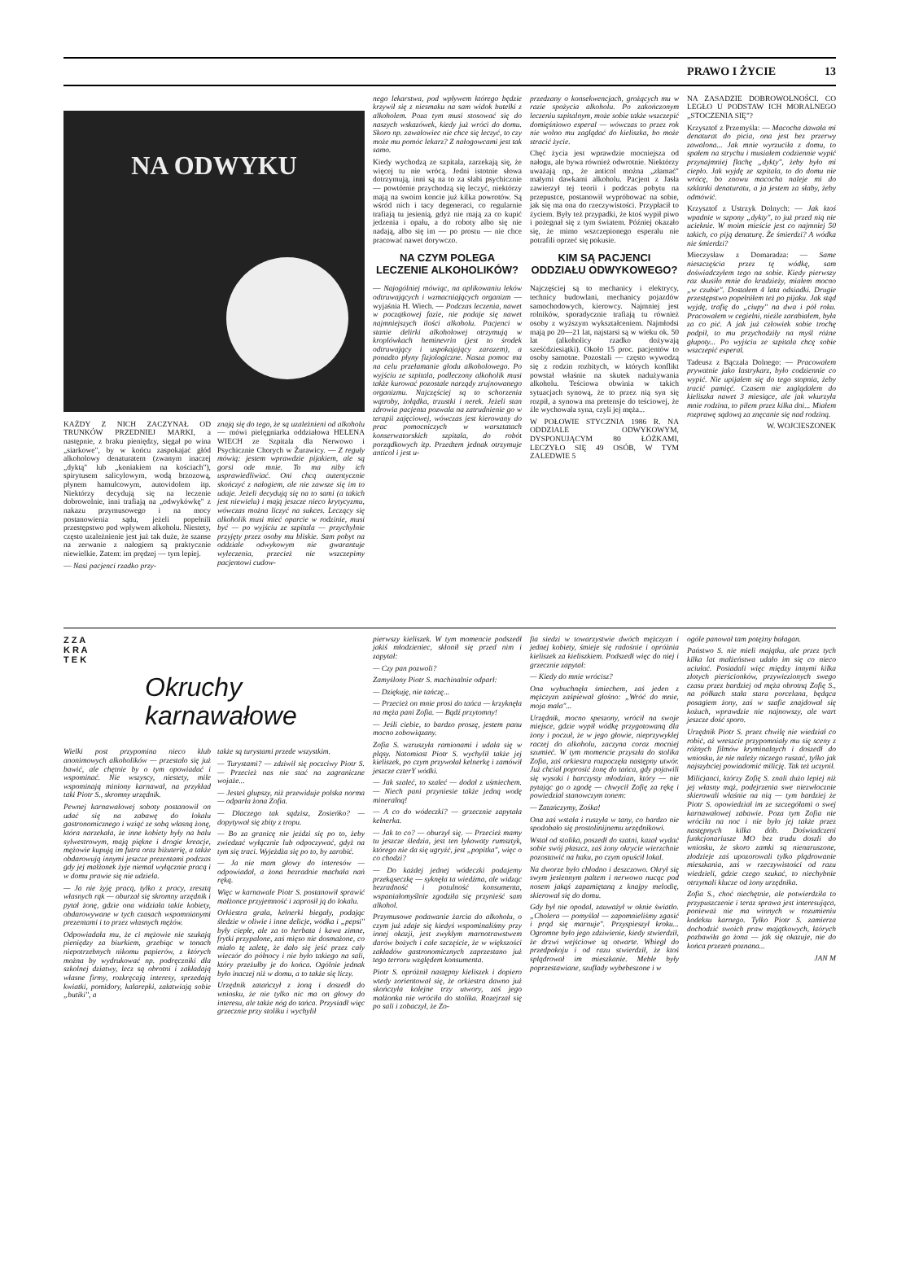PRAWO I ŻYCIE 13
NA ODWYKU
KAŻDY Z NICH ZACZYNAŁ OD TRUNKÓW PRZEDNIEJ MARKI, a następnie, z braku pieniędzy, sięgał po wina „siarkowe", by w końcu zaspokajać głód alkoholowy denaturatem (zwanym inaczej „dyktą" lub „koniakiem na kościach"), spirytusem salicylowym, wodą brzozową, płynem hamulcowym, autovidolem itp. Niektórzy decydują się na leczenie dobrowolnie, inni trafiają na „odwykówkę" z nakazu przymusowego i na mocy postanowienia sądu, jeżeli popełnili przestępstwo pod wpływem alkoholu. Niestety, często uzależnienie jest już tak duże, że szanse na zerwanie z nałogiem są praktycznie niewielkie. Zatem: im prędzej — tym lepiej.
— Nasi pacjenci rzadko przy-
znają się do tego, że są uzależnieni od alkoholu — mówi pielęgniarka oddziałowa HELENA WIECH ze Szpitala dla Nerwowo i Psychicznie Chorych w Żurawicy. — Z reguły mówią: jestem wprawdzie pijakiem, ale są gorsi ode mnie. To ma niby ich usprawiedliwiać. Oni chcą autentycznie skończyć z nałogiem, ale nie zawsze się im to udaje. Jeżeli decydują się na to sami (a takich jest niewielu) i mają jeszcze nieco krytycyzmu, wówczas można liczyć na sukces. Leczący się alkoholik musi mieć oparcie w rodzinie, musi być — po wyjściu ze szpitala — przychylnie przyjęty przez osoby mu bliskie. Sam pobyt na oddziale odwykowym nie gwarantuje wyleczenia, przecież nie wszczepimy pacjentowi cudow-
nego lekarstwa, pod wpływem którego będzie krzywił się z niesmaku na sam widok butelki z alkoholem. Poza tym musi stosować się do naszych wskazówek, kiedy już wróci do domu. Skoro np. zawałowiec nie chce się leczyć, to czy może mu pomóc lekarz? Z nałogowcami jest tak samo.
Kiedy wychodzą ze szpitala, zarzekają się, że więcej tu nie wrócą. Jedni istotnie słowa dotrzymują, inni są na to za słabi psychicznie — powtórnie przychodzą się leczyć, niektórzy mają na swoim koncie już kilka powrotów. Są wśród nich i tacy degeneraci, co regularnie trafiają tu jesienią, gdyż nie mają za co kupić jedzenia i opału, a do roboty albo się nie nadają, albo się im — po prostu — nie chce pracować nawet dorywczo.
NA CZYM POLEGA LECZENIE ALKOHOLIKÓW?
— Najogólniej mówiąc, na aplikowaniu leków odtruwających i wzmacniających organizm — wyjaśnia H. Wiech. — Podczas leczenia, nawet w początkowej fazie, nie podaje się nawet najmniejszych ilości alkoholu. Pacjenci w stanie delirki alkoholowej otrzymują w kroplówkach heminevrin (jest to środek odtruwający i uspokajający zarazem), a ponadto płyny fizjologiczne. Nasza pomoc ma na celu przełamanie głodu alkoholowego. Po wyjściu ze szpitala, podleczony alkoholik musi także kurować pozostałe narządy zrujnowanego organizmu. Najczęściej są to schorzenia wątroby, żołądka, trzustki i nerek. Jeżeli stan zdrowia pacjenta pozwala na zatrudnienie go w terapii zajęciowej, wówczas jest kierowany do prac pomocniczych w warsztatach konserwatorskich szpitala, do robót porządkowych itp. Przedtem jednak otrzymuje anticol i jest u-
przedzany o konsekwencjach, grożących mu w razie spożycia alkoholu. Po zakończonym leczeniu szpitalnym, może sobie także wszczepić domięśniowo esperal — wówczas to przez rok nie wolno mu zaglądać do kieliszka, bo może stracić życie.
Chęć życia jest wprawdzie mocniejsza od nałogu, ale bywa również odwrotnie. Niektórzy uważają np., że anticol można „złamać" małymi dawkami alkoholu. Pacjent z Jasła zawierzył tej teorii i podczas pobytu na przepustce, postanowił wypróbować na sobie, jak się ma ona do rzeczywistości. Przypłacił to życiem. Były też przypadki, że ktoś wypił piwo i pożegnał się z tym światem. Później okazało się, że mimo wszczepionego esperalu nie potrafili oprzeć się pokusie.
KIM SĄ PACJENCI ODDZIAŁU ODWYKOWEGO?
Najczęściej są to mechanicy i elektrycy, technicy budowlani, mechanicy pojazdów samochodowych, kierowcy. Najmniej jest rolników, sporadycznie trafiają tu również osoby z wyższym wykształceniem. Najmłodsi mają po 20—21 lat, najstarsi są w wieku ok. 50 lat (alkoholicy rzadko dożywają sześćdziesiątki). Około 15 proc. pacjentów to osoby samotne. Pozostali — często wywodzą się z rodzin rozbitych, w których konflikt powstał właśnie na skutek nadużywania alkoholu. Teściowa obwinia w takich sytuacjach synową, że to przez nią syn się rozpił, a synowa ma pretensje do teściowej, że źle wychowała syna, czyli jej męża...
W POŁOWIE STYCZNIA 1986 R. NA ODDZIALE ODWYKOWYM, DYSPONUJĄCYM 80 ŁÓŻKAMI, LECZYŁO SIĘ 49 OSÓB, W TYM ZALEDWIE 5
NA ZASADZIE DOBROWOLNOŚCI. CO LEGŁO U PODSTAW ICH MORALNEGO „STOCZENIA SIĘ"?
Krzysztof z Przemyśla: — Macocha dawała mi denaturat do picia, ona jest bez przerwy zawalona... Jak mnie wyrzuciła z domu, to spałem na strychu i musiałem codziennie wypić przynajmniej flachę „dykty", żeby było mi ciepło. Jak wyjdę ze szpitala, to do domu nie wrócę, bo znowu macocha naleje mi do szklanki denaturatu, a ja jestem za słaby, żeby odmówić.
Krzysztof z Ustrzyk Dolnych: — Jak ktoś wpadnie w szpony „dykty", to już przed nią nie ucieknie. W moim mieście jest co najmniej 50 takich, co piją denaturę. Że śmierdzi? A wódka nie śmierdzi?
Mieczysław z Domaradza: — Same nieszczęścia przez tę wódkę, sam doświadczyłem tego na sobie. Kiedy pierwszy raz skusiło mnie do kradzieży, miałem mocno „w czubie". Dostałem 4 lata odsiadki. Drugie przestępstwo popełniłem też po pijaku. Jak stąd wyjdę, trafię do „ciupy" na dwa i pół roku. Pracowałem w cegielni, nieźle zarabiałem, była za co pić. A jak już człowiek sobie trochę podpił, to mu przychodziły na myśl różne głupoty... Po wyjściu ze szpitala chcę sobie wszczepić esperal.
Tadeusz z Bączala Dolnego: — Pracowałem prywatnie jako lastrykarz, było codziennie co wypić. Nie upijałem się do tego stopnia, żeby tracić pamięć. Czasem nie zaglądałem do kieliszka nawet 3 miesiące, ale jak wkurzyła mnie rodzina, to piłem przez kilka dni... Miałem rozprawę sądową za znęcanie się nad rodziną.
W. WOJCIESZONEK
Z Z A
K R A
T E K
Okruchy karnawałowe
Wielki post przypomina nieco klub anonimowych alkoholików — przestało się już bawić, ale chętnie by o tym opowiadać i wspominać. Nie wszyscy, niestety, mile wspominają miniony karnawał, na przykład taki Piotr S., skromny urzędnik.
Pewnej karnawałowej soboty postanowił on udać się na zabawę do lokalu gastronomicznego i wziąć ze sobą własną żonę, która narzekała, że inne kobiety były na balu sylwestrowym, mają piękne i drogie kreacje, mężowie kupują im futra oraz biżuterię, a także obdarowują innymi jeszcze prezentami podczas gdy jej małżonek żyje niemal wyłącznie pracą i w domu prawie się nie udziela.
— Ja nie żyję pracą, tylko z pracy, zresztą własnych rąk — oburzał się skromny urzędnik i pytał żonę, gdzie ona widziała takie kobiety, obdarowywane w tych czasach wspomnianymi prezentami i to przez własnych mężów.
Odpowiadała mu, że ci mężowie nie szukają pieniędzy za biurkiem, grzebiąc w tonach niepotrzebnych nikomu papierów, z których można by wydrukować np. podręczniki dla szkolnej dziatwy, lecz są obrotni i zakładają własne firmy, rozkręcają interesy, sprzedają kwiatki, pomidory, kalarepki, załatwiają sobie „butiki", a
także są turystami przede wszystkim.
— Turystami? — zdziwił się poczciwy Piotr S. — Przecież nas nie stać na zagraniczne wojaże...
— Jesteś głupszy, niż przewiduje polska norma — odparła żona Zofia.
— Dlaczego tak sądzisz, Zosieńko? — dopytywał się zbity z tropu.
— Bo za granicę nie jeździ się po to, żeby zwiedzać wyłącznie lub odpoczywać, gdyż na tym się traci. Wyjeżdża się po to, by zarobić.
— Ja nie mam głowy do interesów — odpowiadał, a żona bezradnie machała nań ręką.
Więc w karnawale Piotr S. postanowił sprawić małżonce przyjemność i zaprosił ją do lokalu.
Orkiestra grała, kelnerki biegały, podając śledzie w oliwie i inne delicje, wódka i „pepsi" były ciepłe, ale za to herbata i kawa zimne, frytki przypalone, zaś mięso nie dosmażone, co miało tę zaletę, że dało się jeść przez cały wieczór do północy i nie było takiego na sali, który przeżułby je do końca. Ogólnie jednak było inaczej niż w domu, a to także się liczy.
Urzędnik zatańczył z żoną i doszedł do wniosku, że nie tylko nic ma on głowy do interesu, ale także nóg do tańca. Przysiadł więc grzecznie przy stoliku i wychylił
pierwszy kieliszek. W tym momencie podszedł jakiś młodzieniec, skłonił się przed nim i zapytał:
— Czy pan pozwoli?
Zamyślony Piotr S. machinalnie odparł:
— Dziękuję, nie tańczę...
— Przecież on mnie prosi do tańca — krzyknęła na męża pani Zofia. — Bądź przytomny!
— Jeśli ciebie, to bardzo proszę, jestem panu mocno zobowiązany.
Zofia S. wzruszyła ramionami i udała się w pląsy. Natomiast Piotr S. wychylił także jej kieliszek, po czym przywołał kelnerkę i zamówił jeszcze czterY wódki.
— Jak szaleć, to szaleć — dodał z uśmiechem. — Niech pani przyniesie także jedną wodę mineralną!
— A co do wódeczki? — grzecznie zapytała kelnerka.
— Jak to co? — oburzył się. — Przecież mamy tu jeszcze śledzia, jest ten łykowaty rumsztyk, którego nie da się ugryźć, jest „popitka", więc o co chodzi?
— Do każdej jednej wódeczki podajemy przekąseczkę — syknęła ta wiedźma, ale widząc bezradność i potulność konsumenta, wspaniałomyślnie zgodziła się przynieść sam alkohol.
Przymusowe podawanie żarcia do alkoholu, o czym już zdaje się kiedyś wspominaliśmy przy innej okazji, jest zwykłym marnotrawstwem darów bożych i całe szczęście, że w większości zakładów gastronomicznych zaprzestano już tego terroru względem konsumenta.
Piotr S. opróżnił następny kieliszek i dopiero wtedy zorientował się, że orkiestra dawno już skończyła kolejne trzy utwory, zaś jego małżonka nie wróciła do stolika. Rozejrzał się po sali i zobaczył, że Zo-
fia siedzi w towarzystwie dwóch mężczyzn i jednej kobiety, śmieje się radośnie i opróżnia kieliszek za kieliszkiem. Podszedł więc do niej i grzecznie zapytał:
— Kiedy do mnie wrócisz?
Ona wybuchnęła śmiechem, zaś jeden z mężczyzn zaśpiewał głośno: „Wróć do mnie, moja mała"...
Urzędnik, mocno speszony, wrócił na swoje miejsce, gdzie wypił wódkę przygotowaną dla żony i poczuł, że w jego głowie, nieprzywykłej raczej do alkoholu, zaczyna coraz mocniej szumieć. W tym momencie przyszła do stolika Zofia, zaś orkiestra rozpoczęła następny utwór. Już chciał poprosić żonę do tańca, gdy pojawili się wysoki i barczysty młodzian, który — nie pytając go o zgodę — chwycił Zofię za rękę i powiedział stanowczym tonem:
— Zatańczymy, Zośka!
Ona zaś wstała i ruszyła w tany, co bardzo nie spodobało się prostolinijnemu urzędnikowi.
Wstał od stolika, poszedł do szatni, kazał wydać sobie swój płaszcz, zaś żony okrycie wierzchnie pozostawić na haku, po czym opuścił lokal.
Na dworze było chłodno i deszczowo. Okrył się swym jesiennym paltem i nerwowo nucąc pod nosem jakąś zapamiętaną z knajpy melodię, skierował się do domu.
Gdy był nie opodal, zauważył w oknie światło. „Cholera — pomyślał — zapomnieliśmy zgasić i prąd się marnuje". Przyspieszył kroku... Ogromne było jego zdziwienie, kiedy stwierdził, że drzwi wejściowe są otwarte. Wbiegł do przedpokoju i od razu stwierdził, że ktoś splądrował im mieszkanie. Meble były poprzestawiane, szuflady wybebeszone i w
ogóle panował tam potężny bałagan.
Państwo S. nie mieli majątku, ale przez tych kilka lat małżeństwa udało im się co nieco uciułać. Posiadali więc między innymi kilka złotych pierścionków, przywiezionych swego czasu przez bardziej od męża obrotną Zofię S., na półkach stała stara porcelana, będąca posagiem żony, zaś w szafie znajdował się kożuch, wprawdzie nie najnowszy, ale wart jeszcze dość sporo.
Urzędnik Piotr S. przez chwilę nie wiedział co robić, aż wreszcie przypomniały mu się sceny z różnych filmów kryminalnych i doszedł do wniosku, że nie należy niczego ruszać, tylko jak najszybciej powiadomić milicję. Tak też uczynił.
Milicjanci, którzy Zofię S. znali dużo lepiej niż jej własny mąż, podejrzenia swe niezwłocznie skierowali właśnie na nią — tym bardziej że Piotr S. opowiedział im ze szczegółami o swej karnawałowej zabawie. Poza tym Zofia nie wróciła na noc i nie było jej także przez następnych kilka dób. Doświadczeni funkcjonariusze MO bez trudu doszli do wniosku, że skoro zamki są nienaruszone, złodzieje zaś upozorowali tylko plądrowanie mieszkania, zaś w rzeczywistości od razu wiedzieli, gdzie czego szukać, to niechybnie otrzymali klucze od żony urzędnika.
Zofia S., choć niechętnie, ale potwierdziła to przypuszczenie i teraz sprawa jest interesująca, ponieważ nie ma winnych w rozumieniu kodeksu karnego. Tylko Piotr S. zamierza dochodzić swoich praw majątkowych, których pozbawiła go żona — jak się okazuje, nie do końca przezeń poznana...
JAN M